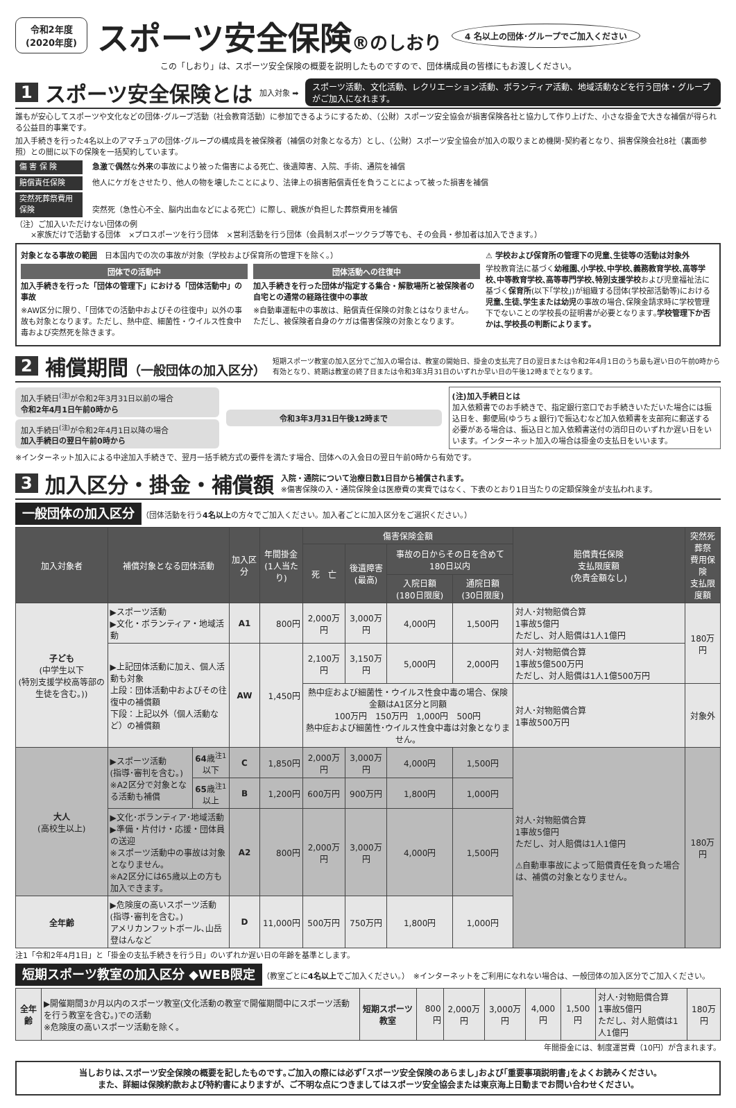令和2年度
(2020年度)
スポーツ安全保険®のしおり
4 名以上の団体･グループでご加入ください
この「しおり」は、スポーツ安全保険の概要を説明したものですので、団体構成員の皆様にもお渡しください。
1 スポーツ安全保険とは 加入対象 ➡ スポーツ活動、文化活動、レクリエーション活動、ボランティア活動、地域活動などを行う団体・グループがご加入になれます。
誰もが安心してスポーツや文化などの団体･グループ活動（社会教育活動）に参加できるようにするため、（公財）スポーツ安全協会が損害保険各社と協力して作り上げた、小さな掛金で大きな補償が得られる公益目的事業です。
加入手続きを行った4名以上のアマチュアの団体･グループの構成員を被保険者（補償の対象となる方）とし、（公財）スポーツ安全協会が加入の取りまとめ機関･契約者となり、損害保険会社8社（裏面参照）との間に以下の保険を一括契約しています。
傷 害 保 険 急激で偶然な外来の事故により被った傷害による死亡、後遺障害、入院、手術、通院を補償
賠償責任保険 他人にケガをさせたり、他人の物を壊したことにより、法律上の損害賠償責任を負うことによって被った損害を補償
突然死葬祭費用保険 突然死（急性心不全、脳内出血などによる死亡）に際し、親族が負担した葬祭費用を補償
（注）ご加入いただけない団体の例
　　×家族だけで活動する団体　×プロスポーツを行う団体　×営利活動を行う団体（会員制スポーツクラブ等でも、その会員・参加者は加入できます。）
対象となる事故の範囲　日本国内での次の事故が対象（学校および保育所の管理下を除く。）
団体での活動中
加入手続きを行った「団体の管理下」における「団体活動中」の事故
※AW区分に限り、「団体での活動中およびその往復中」以外の事故も対象となります。ただし、熱中症、細菌性・ウイルス性食中毒および突然死を除きます。
団体活動への往復中
加入手続きを行った団体が指定する集合・解散場所と被保険者の自宅との通常の経路往復中の事故
※自動車運転中の事故は、賠償責任保険の対象とはなりません。ただし、被保険者自身のケガは傷害保険の対象となります。
⚠ 学校および保育所の管理下の児童､生徒等の活動は対象外
学校教育法に基づく幼稚園､小学校､中学校､義務教育学校､高等学校､中等教育学校､高等専門学校､特別支援学校および児童福祉法に基づく保育所(以下｢学校｣)が組織する団体(学校部活動等)における児童､生徒､学生または幼児の事故の場合､保険金請求時に学校管理下でないことの学校長の証明書が必要となります｡学校管理下か否かは､学校長の判断によります｡
2 補償期間（一般団体の加入区分） 短期スポーツ教室の加入区分でご加入の場合は、教室の開始日、掛金の支払完了日の翌日または令和2年4月1日のうち最も遅い日の午前0時から有効となり、終期は教室の終了日または令和3年3月31日のいずれか早い日の午後12時までとなります。
加入手続日<sup>(注)</sup>が令和2年3月31日以前の場合
令和2年4月1日午前0時から
加入手続日<sup>(注)</sup>が令和2年4月1日以降の場合
加入手続日の翌日午前0時から
令和3年3月31日午後12時まで
(注)加入手続日とは
加入依頼書でのお手続きで、指定銀行窓口でお手続きいただいた場合には振込日を、郵便局(ゆうちょ銀行)で振込むなど加入依頼書を支部宛に郵送する必要がある場合は、振込日と加入依頼書送付の消印日のいずれか遅い日をいいます。インターネット加入の場合は掛金の支払日をいいます。
※インターネット加入による中途加入手続きで、翌月一括手続方式の要件を満たす場合、団体への入会日の翌日午前0時から有効です。
3 加入区分・掛金・補償額 入院・通院について治療日数1日目から補償されます。
※傷害保険の入・通院保険金は医療費の実費ではなく、下表のとおり1日当たりの定額保険金が支払われます。
一般団体の加入区分 （団体活動を行う4名以上の方々でご加入ください。加入者ごとに加入区分をご選択ください。）
| 加入対象者 | 補償対象となる団体活動 | | 加入区分 | 年間掛金 (1人当たり) | 傷害保険金額 | | | | 賠償責任保険 支払限度額 (免責金額なし) | 突然死葬祭 費用保険 支払限度額 |
| --- | --- | --- | --- | --- | --- | --- | --- | --- | --- | --- |
| | | | | | 死 亡 | 後遺障害 (最高) | 事故の日からその日を含めて180日以内 | | | |
| | | | | | | | 入院日額 (180日限度) | 通院日額 (30日限度) | | |
| 子ども (中学生以下 (特別支援学校高等部の生徒を含む。)) | ▶スポーツ活動 ▶文化・ボランティア・地域活動 | | A1 | 800円 | 2,000万円 | 3,000万円 | 4,000円 | 1,500円 | 対人･対物賠償合算 1事故5億円 ただし、対人賠償は1人1億円 | 180万円 |
| | ▶上記団体活動に加え、個人活動も対象 上段：団体活動中およびその往復中の補償額 下段：上記以外（個人活動など）の補償額 | | AW | 1,450円 | 2,100万円 | 3,150万円 | 5,000円 | 2,000円 | 対人･対物賠償合算 1事故5億500万円 ただし、対人賠償は1人1億500万円 | |
| | | | | | 熱中症および細菌性・ウイルス性食中毒の場合、保険金額はA1区分と同額 100万円 150万円 1,000円 500円 熱中症および細菌性･ウイルス性食中毒は対象となりません。 | | | | 対人･対物賠償合算 1事故500万円 | 対象外 |
| 大人 (高校生以上) | ▶スポーツ活動 (指導･審判を含む。) ※A2区分で対象となる活動も補償 | 64 歳<sup>注1</sup>以下 | C | 1,850円 | 2,000万円 | 3,000万円 | 4,000円 | 1,500円 | 対人･対物賠償合算 1事故5億円 ただし、対人賠償は1人1億円 ⚠自動車事故によって賠償責任を負った場合は、補償の対象となりません。 | 180万円 |
| | | 65 歳<sup>注1</sup>以上 | B | 1,200円 | 600万円 | 900万円 | 1,800円 | 1,000円 | | |
| | ▶文化･ボランティア･地域活動 ▶準備・片付け・応援・団体員の送迎 ※スポーツ活動中の事故は対象となりません。 ※A2区分には65歳以上の方も加入できます。 | | A2 | 800円 | 2,000万円 | 3,000万円 | 4,000円 | 1,500円 | | |
| 全年齢 | ▶危険度の高いスポーツ活動(指導･審判を含む｡) アメリカンフットボール､山岳登はんなど | | D | 11,000円 | 500万円 | 750万円 | 1,800円 | 1,000円 | | |
注1「令和2年4月1日」と「掛金の支払手続きを行う日」のいずれか遅い日の年齢を基準とします。
短期スポーツ教室の加入区分 ◆WEB限定 （教室ごとに4名以上でご加入ください。）　※インターネットをご利用になれない場合は、一般団体の加入区分でご加入ください。
| 全年齢 | ▶開催期間3か月以内のスポーツ教室(文化活動の教室で開催期間中にスポーツ活動を行う教室を含む。)での活動 ※危険度の高いスポーツ活動を除く。 | 短期スポーツ教室 | 800円 | 2,000万円 | 3,000万円 | 4,000円 | 1,500円 | 対人･対物賠償合算 1事故5億円 ただし、対人賠償は1人1億円 | 180万円 |
年間掛金には、制度運営費（10円）が含まれます。
当しおりは､スポーツ安全保険の概要を記したものです｡ご加入の際には必ず｢スポーツ安全保険のあらまし｣および｢重要事項説明書｣をよくお読みください｡
また、詳細は保険約款および特約書によりますが、ご不明な点につきましてはスポーツ安全協会または東京海上日動までお問い合わせください。